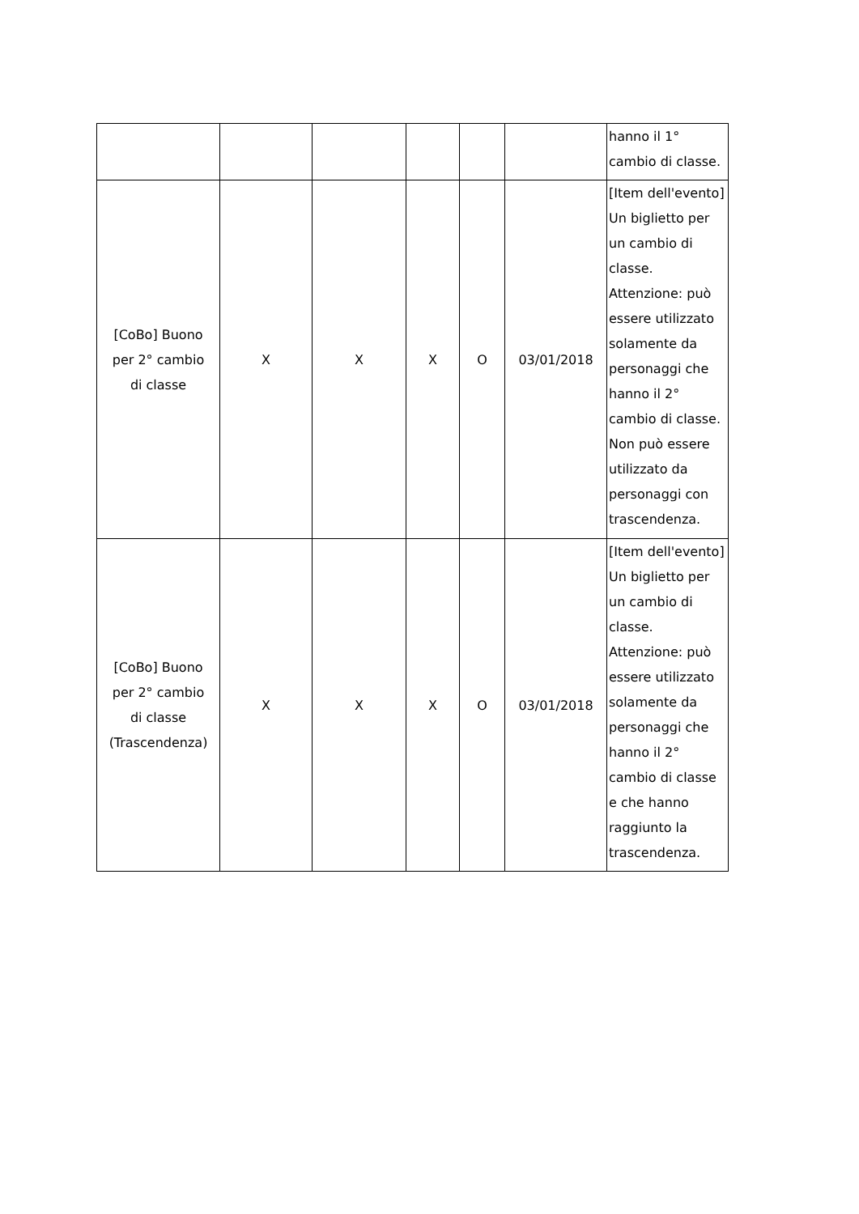| | | | | | | hanno il 1° cambio di classe. |
| [CoBo] Buono per 2° cambio di classe | X | X | X | O | 03/01/2018 | [Item dell'evento] Un biglietto per un cambio di classe. Attenzione: può essere utilizzato solamente da personaggi che hanno il 2° cambio di classe. Non può essere utilizzato da personaggi con trascendenza. |
| [CoBo] Buono per 2° cambio di classe (Trascendenza) | X | X | X | O | 03/01/2018 | [Item dell'evento] Un biglietto per un cambio di classe. Attenzione: può essere utilizzato solamente da personaggi che hanno il 2° cambio di classe e che hanno raggiunto la trascendenza. |